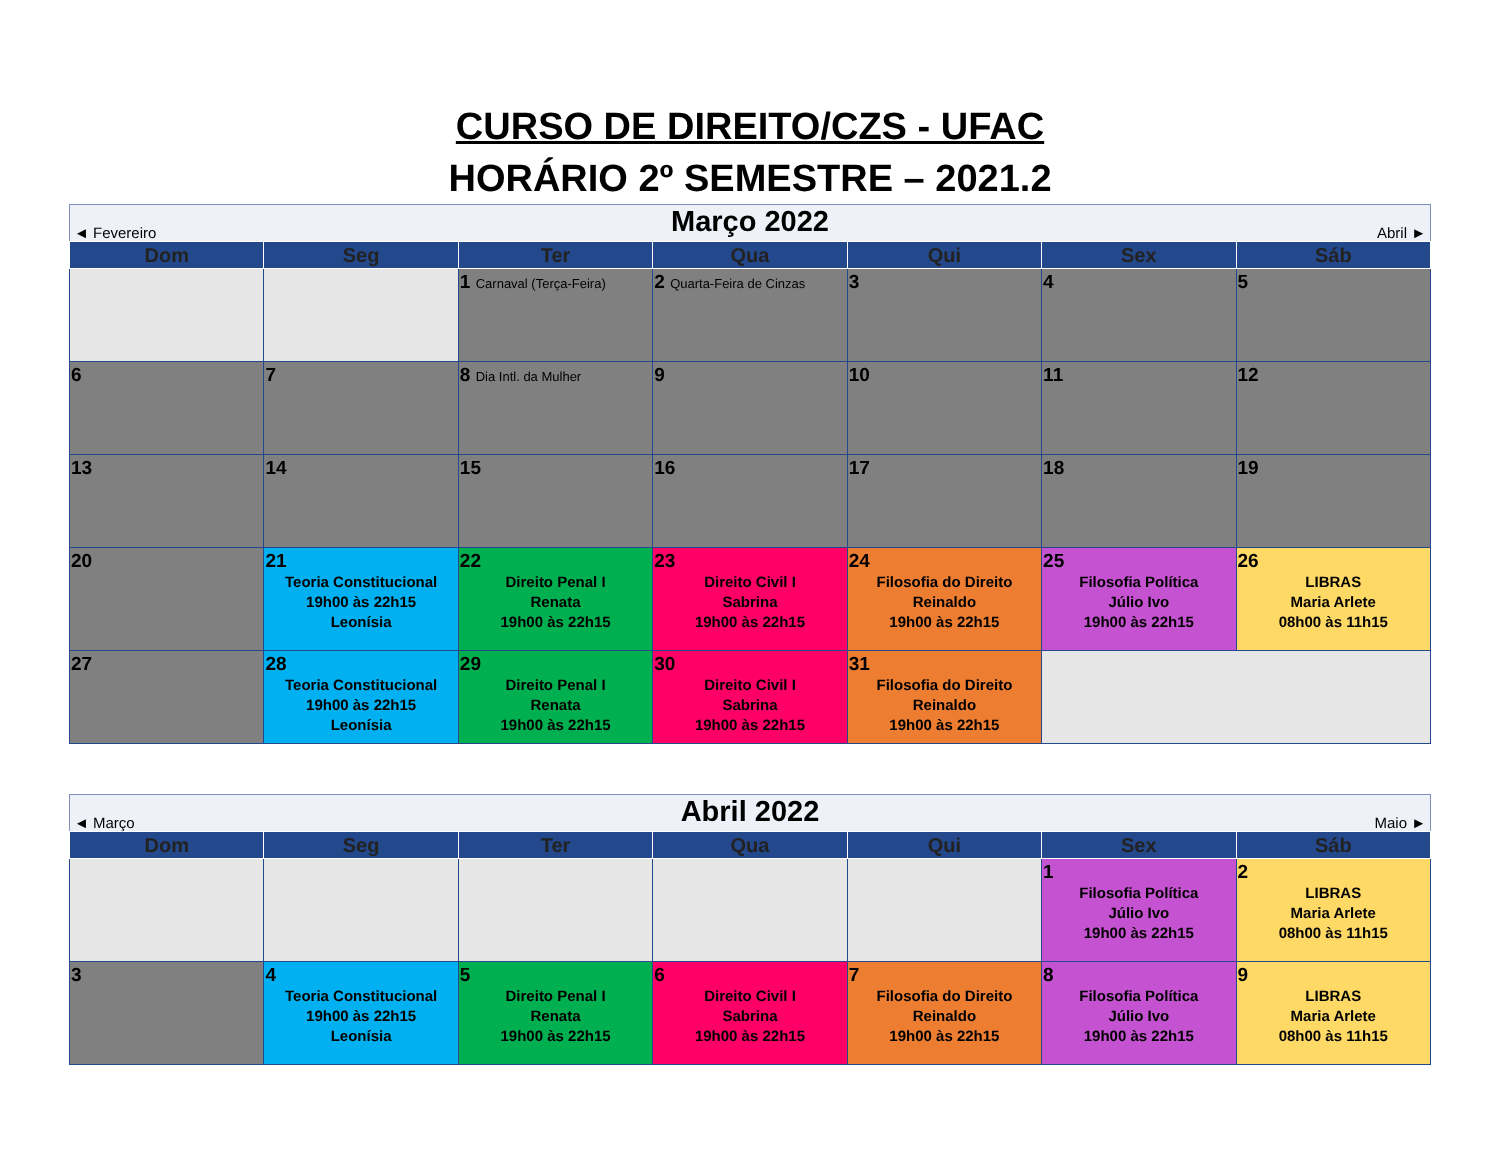CURSO DE DIREITO/CZS - UFAC
HORÁRIO 2º SEMESTRE – 2021.2
| ◄ Fevereiro | | Março 2022 | | | Abril ► | |
| Dom | Seg | Ter | Qua | Qui | Sex | Sáb |
| | | 1 Carnaval (Terça-Feira) | 2 Quarta-Feira de Cinzas | 3 | 4 | 5 |
| 6 | 7 | 8 Dia Intl. da Mulher | 9 | 10 | 11 | 12 |
| 13 | 14 | 15 | 16 | 17 | 18 | 19 |
| 20 | 21 Teoria Constitucional 19h00 às 22h15 Leonísia | 22 Direito Penal I Renata 19h00 às 22h15 | 23 Direito Civil I Sabrina 19h00 às 22h15 | 24 Filosofia do Direito Reinaldo 19h00 às 22h15 | 25 Filosofia Política Júlio Ivo 19h00 às 22h15 | 26 LIBRAS Maria Arlete 08h00 às 11h15 |
| 27 | 28 Teoria Constitucional 19h00 às 22h15 Leonísia | 29 Direito Penal I Renata 19h00 às 22h15 | 30 Direito Civil I Sabrina 19h00 às 22h15 | 31 Filosofia do Direito Reinaldo 19h00 às 22h15 | | |
| ◄ Março | | Abril 2022 | | | Maio ► | |
| Dom | Seg | Ter | Qua | Qui | Sex | Sáb |
| | | | | | 1 Filosofia Política Júlio Ivo 19h00 às 22h15 | 2 LIBRAS Maria Arlete 08h00 às 11h15 |
| 3 | 4 Teoria Constitucional 19h00 às 22h15 Leonísia | 5 Direito Penal I Renata 19h00 às 22h15 | 6 Direito Civil I Sabrina 19h00 às 22h15 | 7 Filosofia do Direito Reinaldo 19h00 às 22h15 | 8 Filosofia Política Júlio Ivo 19h00 às 22h15 | 9 LIBRAS Maria Arlete 08h00 às 11h15 |